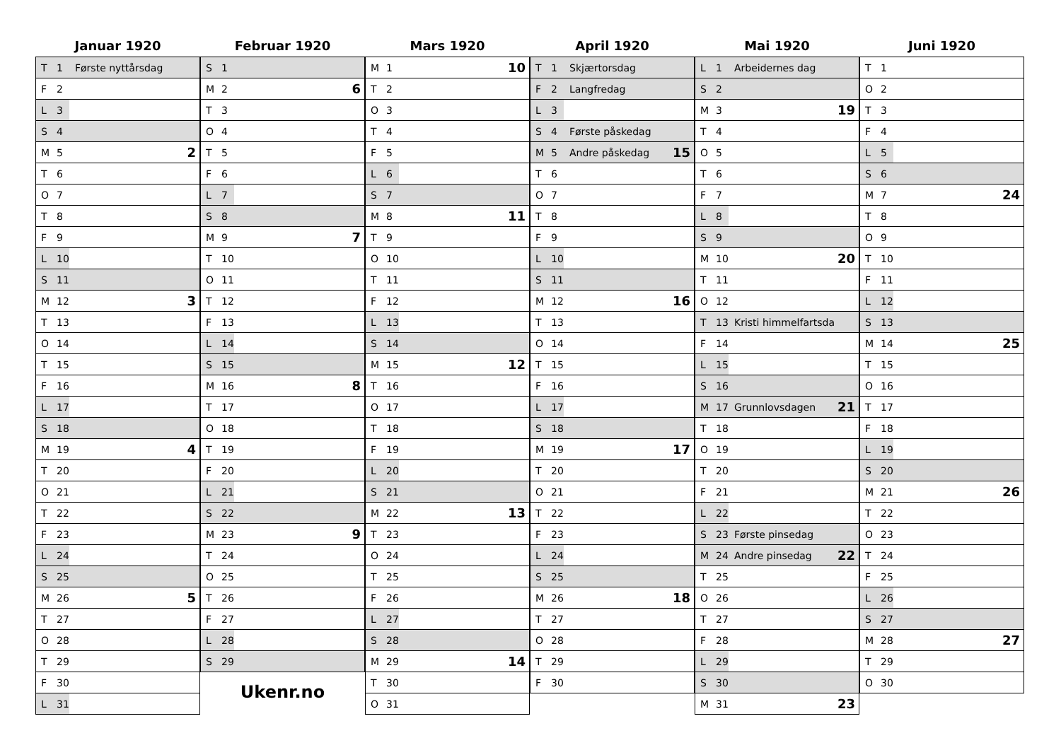Januar 1920
| T | 1 | Første nyttårsdag | |
| F | 2 | | |
| L | 3 | | |
| S | 4 | | |
| M | 5 | | 2 |
| T | 6 | | |
| O | 7 | | |
| T | 8 | | |
| F | 9 | | |
| L | 10 | | |
| S | 11 | | |
| M | 12 | | 3 |
| T | 13 | | |
| O | 14 | | |
| T | 15 | | |
| F | 16 | | |
| L | 17 | | |
| S | 18 | | |
| M | 19 | | 4 |
| T | 20 | | |
| O | 21 | | |
| T | 22 | | |
| F | 23 | | |
| L | 24 | | |
| S | 25 | | |
| M | 26 | | 5 |
| T | 27 | | |
| O | 28 | | |
| T | 29 | | |
| F | 30 | | |
| L | 31 | | |
Februar 1920
| S | 1 | | |
| M | 2 | | 6 |
| T | 3 | | |
| O | 4 | | |
| T | 5 | | |
| F | 6 | | |
| L | 7 | | |
| S | 8 | | |
| M | 9 | | 7 |
| T | 10 | | |
| O | 11 | | |
| T | 12 | | |
| F | 13 | | |
| L | 14 | | |
| S | 15 | | |
| M | 16 | | 8 |
| T | 17 | | |
| O | 18 | | |
| T | 19 | | |
| F | 20 | | |
| L | 21 | | |
| S | 22 | | |
| M | 23 | | 9 |
| T | 24 | | |
| O | 25 | | |
| T | 26 | | |
| F | 27 | | |
| L | 28 | | |
| S | 29 | | |
Ukenr.no
Mars 1920
| M | 1 | | 10 |
| T | 2 | | |
| O | 3 | | |
| T | 4 | | |
| F | 5 | | |
| L | 6 | | |
| S | 7 | | |
| M | 8 | | 11 |
| T | 9 | | |
| O | 10 | | |
| T | 11 | | |
| F | 12 | | |
| L | 13 | | |
| S | 14 | | |
| M | 15 | | 12 |
| T | 16 | | |
| O | 17 | | |
| T | 18 | | |
| F | 19 | | |
| L | 20 | | |
| S | 21 | | |
| M | 22 | | 13 |
| T | 23 | | |
| O | 24 | | |
| T | 25 | | |
| F | 26 | | |
| L | 27 | | |
| S | 28 | | |
| M | 29 | | 14 |
| T | 30 | | |
| O | 31 | | |
April 1920
| T | 1 | Skjærtorsdag | |
| F | 2 | Langfredag | |
| L | 3 | | |
| S | 4 | Første påskedag | |
| M | 5 | Andre påskedag | 15 |
| T | 6 | | |
| O | 7 | | |
| T | 8 | | |
| F | 9 | | |
| L | 10 | | |
| S | 11 | | |
| M | 12 | | 16 |
| T | 13 | | |
| O | 14 | | |
| T | 15 | | |
| F | 16 | | |
| L | 17 | | |
| S | 18 | | |
| M | 19 | | 17 |
| T | 20 | | |
| O | 21 | | |
| T | 22 | | |
| F | 23 | | |
| L | 24 | | |
| S | 25 | | |
| M | 26 | | 18 |
| T | 27 | | |
| O | 28 | | |
| T | 29 | | |
| F | 30 | | |
Mai 1920
| L | 1 | Arbeidernes dag | |
| S | 2 | | |
| M | 3 | | 19 |
| T | 4 | | |
| O | 5 | | |
| T | 6 | | |
| F | 7 | | |
| L | 8 | | |
| S | 9 | | |
| M | 10 | | 20 |
| T | 11 | | |
| O | 12 | | |
| T | 13 | Kristi himmelfartsdag | |
| F | 14 | | |
| L | 15 | | |
| S | 16 | | |
| M | 17 | Grunnlovsdagen | 21 |
| T | 18 | | |
| O | 19 | | |
| T | 20 | | |
| F | 21 | | |
| L | 22 | | |
| S | 23 | Første pinsedag | |
| M | 24 | Andre pinsedag | 22 |
| T | 25 | | |
| O | 26 | | |
| T | 27 | | |
| F | 28 | | |
| L | 29 | | |
| S | 30 | | |
| M | 31 | | 23 |
Juni 1920
| T | 1 | | |
| O | 2 | | |
| T | 3 | | |
| F | 4 | | |
| L | 5 | | |
| S | 6 | | |
| M | 7 | | 24 |
| T | 8 | | |
| O | 9 | | |
| T | 10 | | |
| F | 11 | | |
| L | 12 | | |
| S | 13 | | |
| M | 14 | | 25 |
| T | 15 | | |
| O | 16 | | |
| T | 17 | | |
| F | 18 | | |
| L | 19 | | |
| S | 20 | | |
| M | 21 | | 26 |
| T | 22 | | |
| O | 23 | | |
| T | 24 | | |
| F | 25 | | |
| L | 26 | | |
| S | 27 | | |
| M | 28 | | 27 |
| T | 29 | | |
| O | 30 | | |